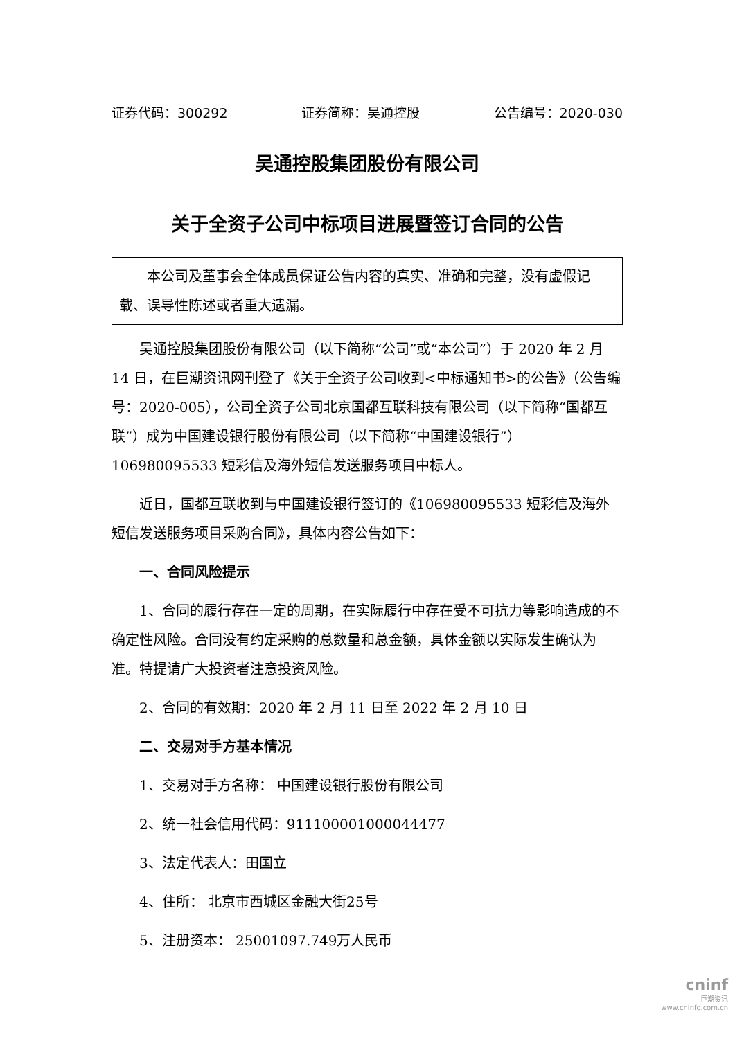证券代码：300292 证券简称：吴通控股 公告编号：2020-030
吴通控股集团股份有限公司
关于全资子公司中标项目进展暨签订合同的公告
本公司及董事会全体成员保证公告内容的真实、准确和完整，没有虚假记载、误导性陈述或者重大遗漏。
吴通控股集团股份有限公司（以下简称“公司”或“本公司”）于 2020 年 2 月 14 日，在巨潮资讯网刊登了《关于全资子公司收到<中标通知书>的公告》（公告编号：2020-005），公司全资子公司北京国都互联科技有限公司（以下简称“国都互联”）成为中国建设银行股份有限公司（以下简称“中国建设银行”）106980095533 短彩信及海外短信发送服务项目中标人。
近日，国都互联收到与中国建设银行签订的《106980095533 短彩信及海外短信发送服务项目采购合同》，具体内容公告如下：
一、合同风险提示
1、合同的履行存在一定的周期，在实际履行中存在受不可抗力等影响造成的不确定性风险。合同没有约定采购的总数量和总金额，具体金额以实际发生确认为准。特提请广大投资者注意投资风险。
2、合同的有效期：2020 年 2 月 11 日至 2022 年 2 月 10 日
二、交易对手方基本情况
1、交易对手方名称： 中国建设银行股份有限公司
2、统一社会信用代码：911100001000044477
3、法定代表人：田国立
4、住所： 北京市西城区金融大街25号
5、注册资本： 25001097.749万人民币
cninf
巨潮资讯
www.cninfo.com.cn